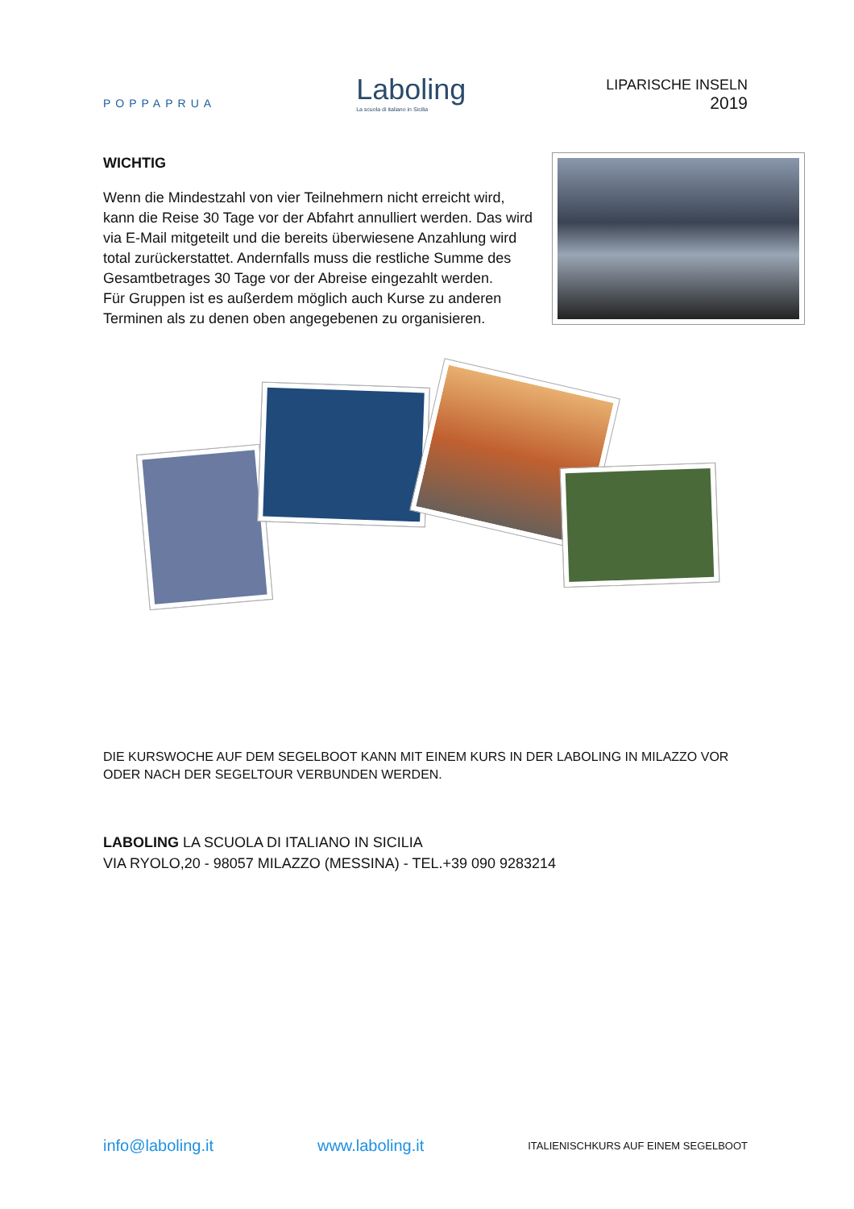POPPAPRUA
Laboling
La scuola di italiano in Sicilia
LIPARISCHE INSELN
2019
WICHTIG
Wenn die Mindestzahl von vier Teilnehmern nicht erreicht wird, kann die Reise 30 Tage vor der Abfahrt annulliert werden. Das wird via E-Mail mitgeteilt und die bereits überwiesene Anzahlung wird total zurückerstattet. Andernfalls muss die restliche Summe des Gesamtbetrages 30 Tage vor der Abreise eingezahlt werden.
Für Gruppen ist es außerdem möglich auch Kurse zu anderen Terminen als zu denen oben angegebenen zu organisieren.
DIE KURSWOCHE AUF DEM SEGELBOOT KANN MIT EINEM KURS IN DER LABOLING IN MILAZZO VOR ODER NACH DER SEGELTOUR VERBUNDEN WERDEN.
LABOLING LA SCUOLA DI ITALIANO IN SICILIA
VIA RYOLO,20 - 98057 MILAZZO (MESSINA) - TEL.+39 090 9283214
info@laboling.it www.laboling.it ITALIENISCHKURS AUF EINEM SEGELBOOT